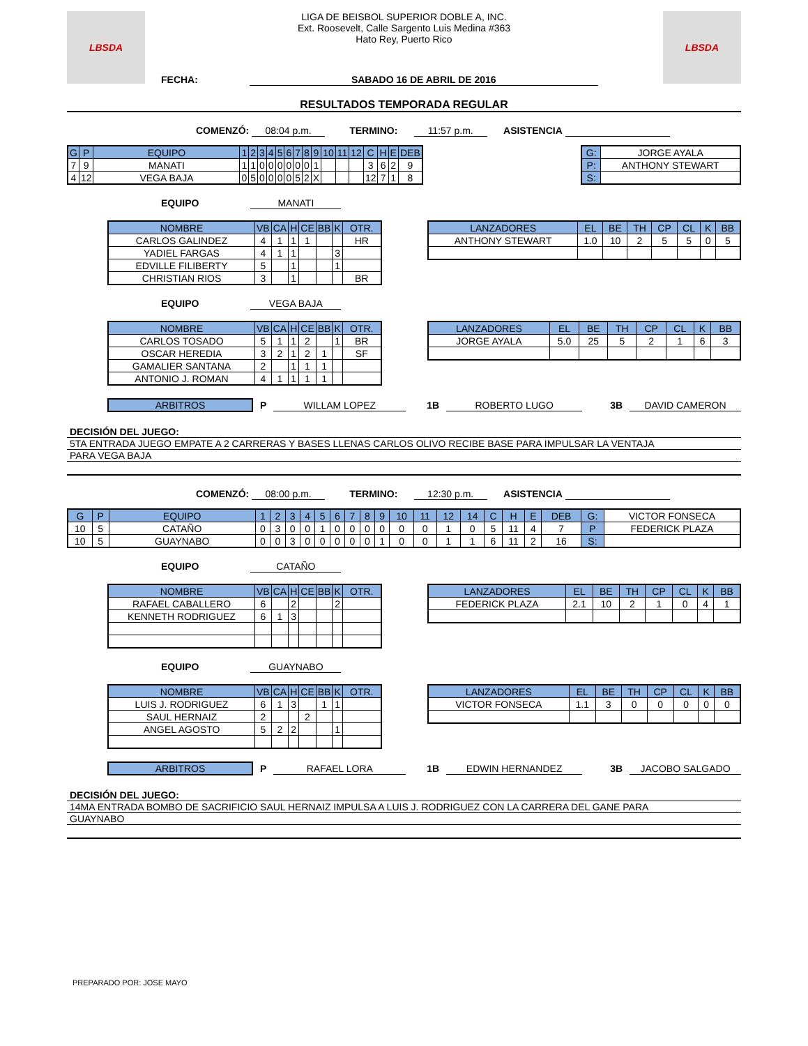LBSDA
LIGA DE BEISBOL SUPERIOR DOBLE A, INC.
Ext. Roosevelt, Calle Sargento Luis Medina #363
Hato Rey, Puerto Rico
LBSDA
FECHA: SABADO 16 DE ABRIL DE 2016
RESULTADOS TEMPORADA REGULAR
COMENZÓ: 08:04 p.m. TERMINO: 11:57 p.m. ASISTENCIA
| G | P | EQUIPO | 1 | 2 | 3 | 4 | 5 | 6 | 7 | 8 | 9 | 10 | 11 | 12 | C | H | E | DEB |
| --- | --- | --- | --- | --- | --- | --- | --- | --- | --- | --- | --- | --- | --- | --- | --- | --- | --- | --- |
| 7 | 9 | MANATI | 1 | 1 | 0 | 0 | 0 | 0 | 0 | 0 | 1 | | | | 3 | 6 | 2 | 9 |
| 4 | 12 | VEGA BAJA | 0 | 5 | 0 | 0 | 0 | 0 | 5 | 2 | X | | | | 12 | 7 | 1 | 8 |
| G: | JORGE AYALA |
| P: | ANTHONY STEWART |
| S: | |
EQUIPO MANATI
| NOMBRE | VB | CA | H | CE | BB | K | OTR. |
| --- | --- | --- | --- | --- | --- | --- | --- |
| CARLOS GALINDEZ | 4 | 1 | 1 | 1 | | | HR |
| YADIEL FARGAS | 4 | 1 | 1 | | | 3 | |
| EDVILLE FILIBERTY | 5 | | 1 | | | 1 | |
| CHRISTIAN RIOS | 3 | | 1 | | | | BR |
| LANZADORES | EL | BE | TH | CP | CL | K | BB |
| --- | --- | --- | --- | --- | --- | --- | --- |
| ANTHONY STEWART | 1.0 | 10 | 2 | 5 | 5 | 0 | 5 |
EQUIPO VEGA BAJA
| NOMBRE | VB | CA | H | CE | BB | K | OTR. |
| --- | --- | --- | --- | --- | --- | --- | --- |
| CARLOS TOSADO | 5 | 1 | 1 | 2 | | 1 | BR |
| OSCAR HEREDIA | 3 | 2 | 1 | 2 | 1 | | SF |
| GAMALIER SANTANA | 2 | | 1 | 1 | 1 | | |
| ANTONIO J. ROMAN | 4 | 1 | 1 | 1 | 1 | | |
| LANZADORES | EL | BE | TH | CP | CL | K | BB |
| --- | --- | --- | --- | --- | --- | --- | --- |
| JORGE AYALA | 5.0 | 25 | 5 | 2 | 1 | 6 | 3 |
ARBITROS P WILLAM LOPEZ 1B ROBERTO LUGO 3B DAVID CAMERON
DECISIÓN DEL JUEGO:
5TA ENTRADA JUEGO EMPATE A 2 CARRERAS Y BASES LLENAS CARLOS OLIVO RECIBE BASE PARA IMPULSAR LA VENTAJA
PARA VEGA BAJA
COMENZÓ: 08:00 p.m. TERMINO: 12:30 p.m. ASISTENCIA
| G | P | EQUIPO | 1 | 2 | 3 | 4 | 5 | 6 | 7 | 8 | 9 | 10 | 11 | 12 | 14 | C | H | E | DEB | G: | VICTOR FONSECA |
| 10 | 5 | CATAÑO | 0 | 3 | 0 | 0 | 1 | 0 | 0 | 0 | 0 | 0 | 0 | 1 | 0 | 5 | 11 | 4 | 7 | P | FEDERICK PLAZA |
| 10 | 5 | GUAYNABO | 0 | 0 | 3 | 0 | 0 | 0 | 0 | 0 | 1 | 0 | 0 | 1 | 1 | 6 | 11 | 2 | 16 | S: | |
EQUIPO CATAÑO
| NOMBRE | VB | CA | H | CE | BB | K | OTR. |
| --- | --- | --- | --- | --- | --- | --- | --- |
| RAFAEL CABALLERO | 6 | | 2 | | | 2 | |
| KENNETH RODRIGUEZ | 6 | 1 | 3 | | | | |
| LANZADORES | EL | BE | TH | CP | CL | K | BB |
| --- | --- | --- | --- | --- | --- | --- | --- |
| FEDERICK PLAZA | 2.1 | 10 | 2 | 1 | 0 | 4 | 1 |
EQUIPO GUAYNABO
| NOMBRE | VB | CA | H | CE | BB | K | OTR. |
| --- | --- | --- | --- | --- | --- | --- | --- |
| LUIS J. RODRIGUEZ | 6 | 1 | 3 | | 1 | 1 | |
| SAUL HERNAIZ | 2 | | | 2 | | | |
| ANGEL AGOSTO | 5 | 2 | 2 | | | 1 | |
| LANZADORES | EL | BE | TH | CP | CL | K | BB |
| --- | --- | --- | --- | --- | --- | --- | --- |
| VICTOR FONSECA | 1.1 | 3 | 0 | 0 | 0 | 0 | 0 |
ARBITROS P RAFAEL LORA 1B EDWIN HERNANDEZ 3B JACOBO SALGADO
DECISIÓN DEL JUEGO:
14MA ENTRADA BOMBO DE SACRIFICIO SAUL HERNAIZ IMPULSA A LUIS J. RODRIGUEZ CON LA CARRERA DEL GANE PARA
GUAYNABO
PREPARADO POR: JOSE MAYO